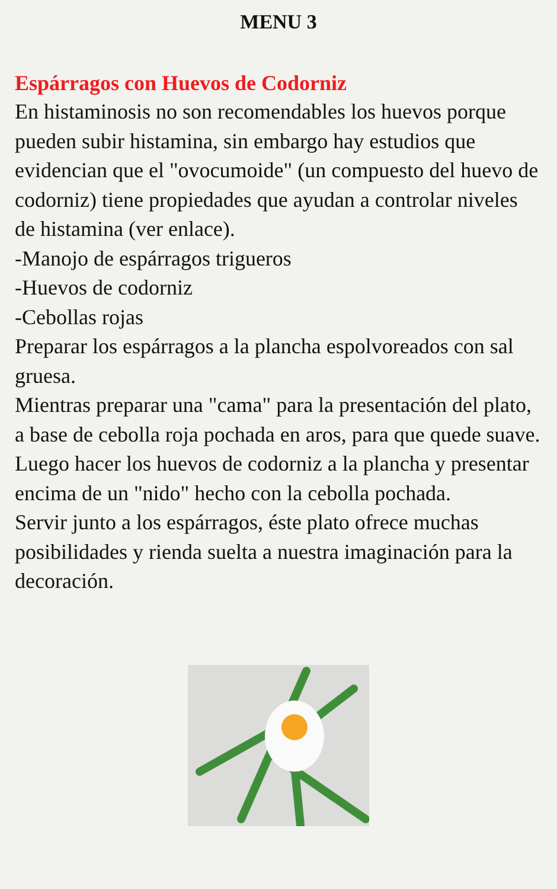MENU 3
Espárragos con Huevos de Codorniz
En histaminosis no son recomendables los huevos porque pueden subir histamina, sin embargo hay estudios que evidencian que el "ovocumoide" (un compuesto del huevo de codorniz) tiene propiedades que ayudan a controlar niveles de histamina (ver enlace).
-Manojo de espárragos trigueros
-Huevos de codorniz
-Cebollas rojas
Preparar los espárragos a la plancha espolvoreados con sal gruesa.
Mientras preparar una "cama" para la presentación del plato, a base de cebolla roja pochada en aros, para que quede suave. Luego hacer los huevos de codorniz a la plancha y presentar encima de un "nido" hecho con la cebolla pochada.
Servir junto a los espárragos, éste plato ofrece muchas posibilidades y rienda suelta a nuestra imaginación para la decoración.